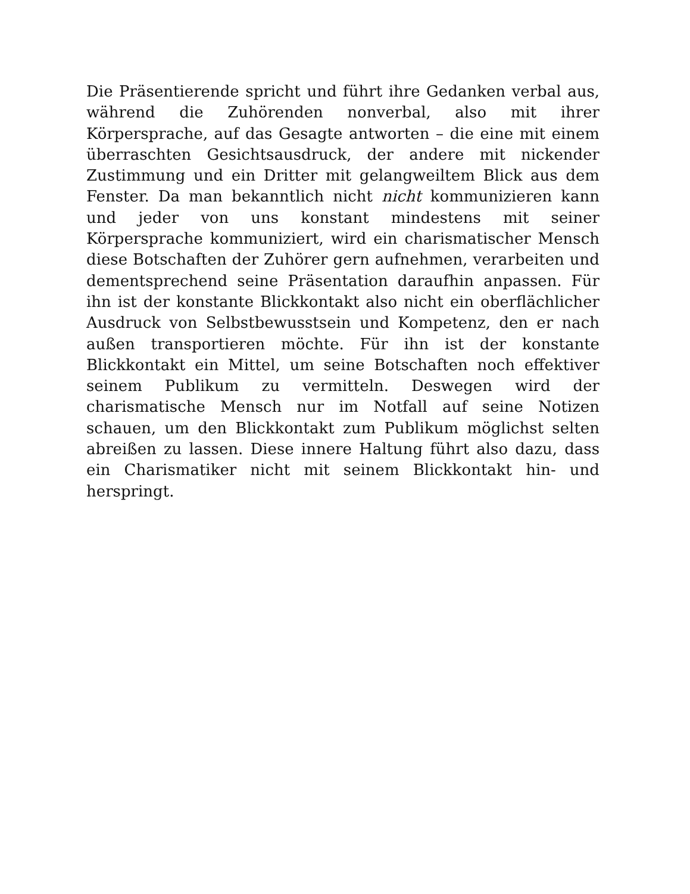Die Präsentierende spricht und führt ihre Gedanken verbal aus, während die Zuhörenden nonverbal, also mit ihrer Körpersprache, auf das Gesagte antworten – die eine mit einem überraschten Gesichtsausdruck, der andere mit nickender Zustimmung und ein Dritter mit gelangweiltem Blick aus dem Fenster. Da man bekanntlich nicht nicht kommunizieren kann und jeder von uns konstant mindestens mit seiner Körpersprache kommuniziert, wird ein charismatischer Mensch diese Botschaften der Zuhörer gern aufnehmen, verarbeiten und dementsprechend seine Präsentation daraufhin anpassen. Für ihn ist der konstante Blickkontakt also nicht ein oberflächlicher Ausdruck von Selbstbewusstsein und Kompetenz, den er nach außen transportieren möchte. Für ihn ist der konstante Blickkontakt ein Mittel, um seine Botschaften noch effektiver seinem Publikum zu vermitteln. Deswegen wird der charismatische Mensch nur im Notfall auf seine Notizen schauen, um den Blickkontakt zum Publikum möglichst selten abreißen zu lassen. Diese innere Haltung führt also dazu, dass ein Charismatiker nicht mit seinem Blickkontakt hin- und herspringt.